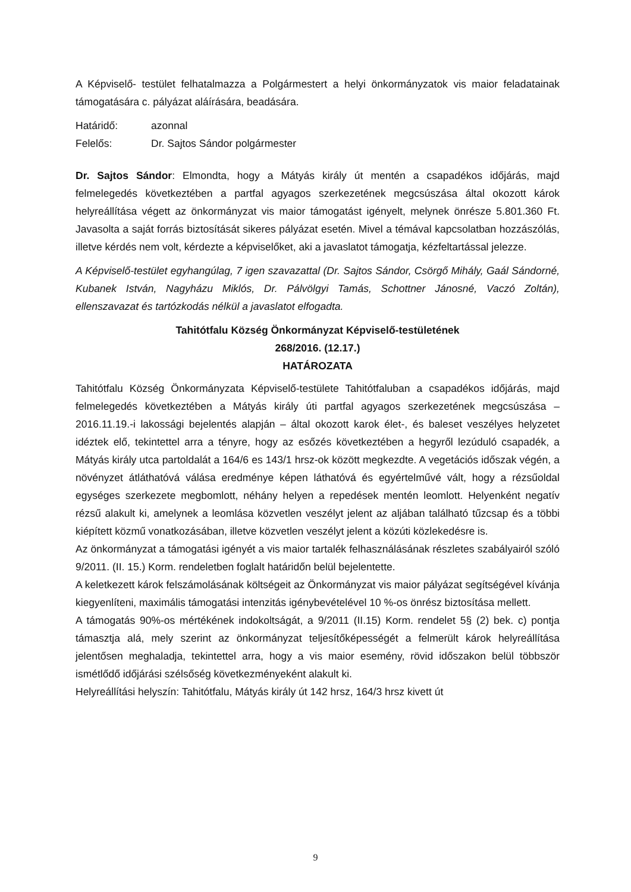A Képviselő- testület felhatalmazza a Polgármestert a helyi önkormányzatok vis maior feladatainak támogatására c. pályázat aláírására, beadására.
Határidő: azonnal
Felelős: Dr. Sajtos Sándor polgármester
Dr. Sajtos Sándor: Elmondta, hogy a Mátyás király út mentén a csapadékos időjárás, majd felmelegedés következtében a partfal agyagos szerkezetének megcsúszása által okozott károk helyreállítása végett az önkormányzat vis maior támogatást igényelt, melynek önrésze 5.801.360 Ft. Javasolta a saját forrás biztosítását sikeres pályázat esetén. Mivel a témával kapcsolatban hozzászólás, illetve kérdés nem volt, kérdezte a képviselőket, aki a javaslatot támogatja, kézfeltartással jelezze.
A Képviselő-testület egyhangúlag, 7 igen szavazattal (Dr. Sajtos Sándor, Csörgő Mihály, Gaál Sándorné, Kubanek István, Nagyházu Miklós, Dr. Pálvölgyi Tamás, Schottner Jánosné, Vaczó Zoltán), ellenszavazat és tartózkodás nélkül a javaslatot elfogadta.
Tahitótfalu Község Önkormányzat Képviselő-testületének
268/2016. (12.17.)
HATÁROZATA
Tahitótfalu Község Önkormányzata Képviselő-testülete Tahitótfaluban a csapadékos időjárás, majd felmelegedés következtében a Mátyás király úti partfal agyagos szerkezetének megcsúszása – 2016.11.19.-i lakossági bejelentés alapján – által okozott karok élet-, és baleset veszélyes helyzetet idéztek elő, tekintettel arra a tényre, hogy az esőzés következtében a hegyről lezúduló csapadék, a Mátyás király utca partoldalát a 164/6 es 143/1 hrsz-ok között megkezdte. A vegetációs időszak végén, a növényzet átláthatóvá válása eredménye képen láthatóvá és egyértelművé vált, hogy a rézsűoldal egységes szerkezete megbomlott, néhány helyen a repedések mentén leomlott. Helyenként negatív rézsű alakult ki, amelynek a leomlása közvetlen veszélyt jelent az aljában található tűzcsap és a többi kiépített közmű vonatkozásában, illetve közvetlen veszélyt jelent a közúti közlekedésre is.
Az önkormányzat a támogatási igényét a vis maior tartalék felhasználásának részletes szabályairól szóló 9/2011. (II. 15.) Korm. rendeletben foglalt határidőn belül bejelentette.
A keletkezett károk felszámolásának költségeit az Önkormányzat vis maior pályázat segítségével kívánja kiegyenlíteni, maximális támogatási intenzitás igénybevételével 10 %-os önrész biztosítása mellett.
A támogatás 90%-os mértékének indokoltságát, a 9/2011 (II.15) Korm. rendelet 5§ (2) bek. c) pontja támasztja alá, mely szerint az önkormányzat teljesítőképességét a felmerült károk helyreállítása jelentősen meghaladja, tekintettel arra, hogy a vis maior esemény, rövid időszakon belül többször ismétlődő időjárási szélsőség következményeként alakult ki.
Helyreállítási helyszín: Tahitótfalu, Mátyás király út 142 hrsz, 164/3 hrsz kivett út
9